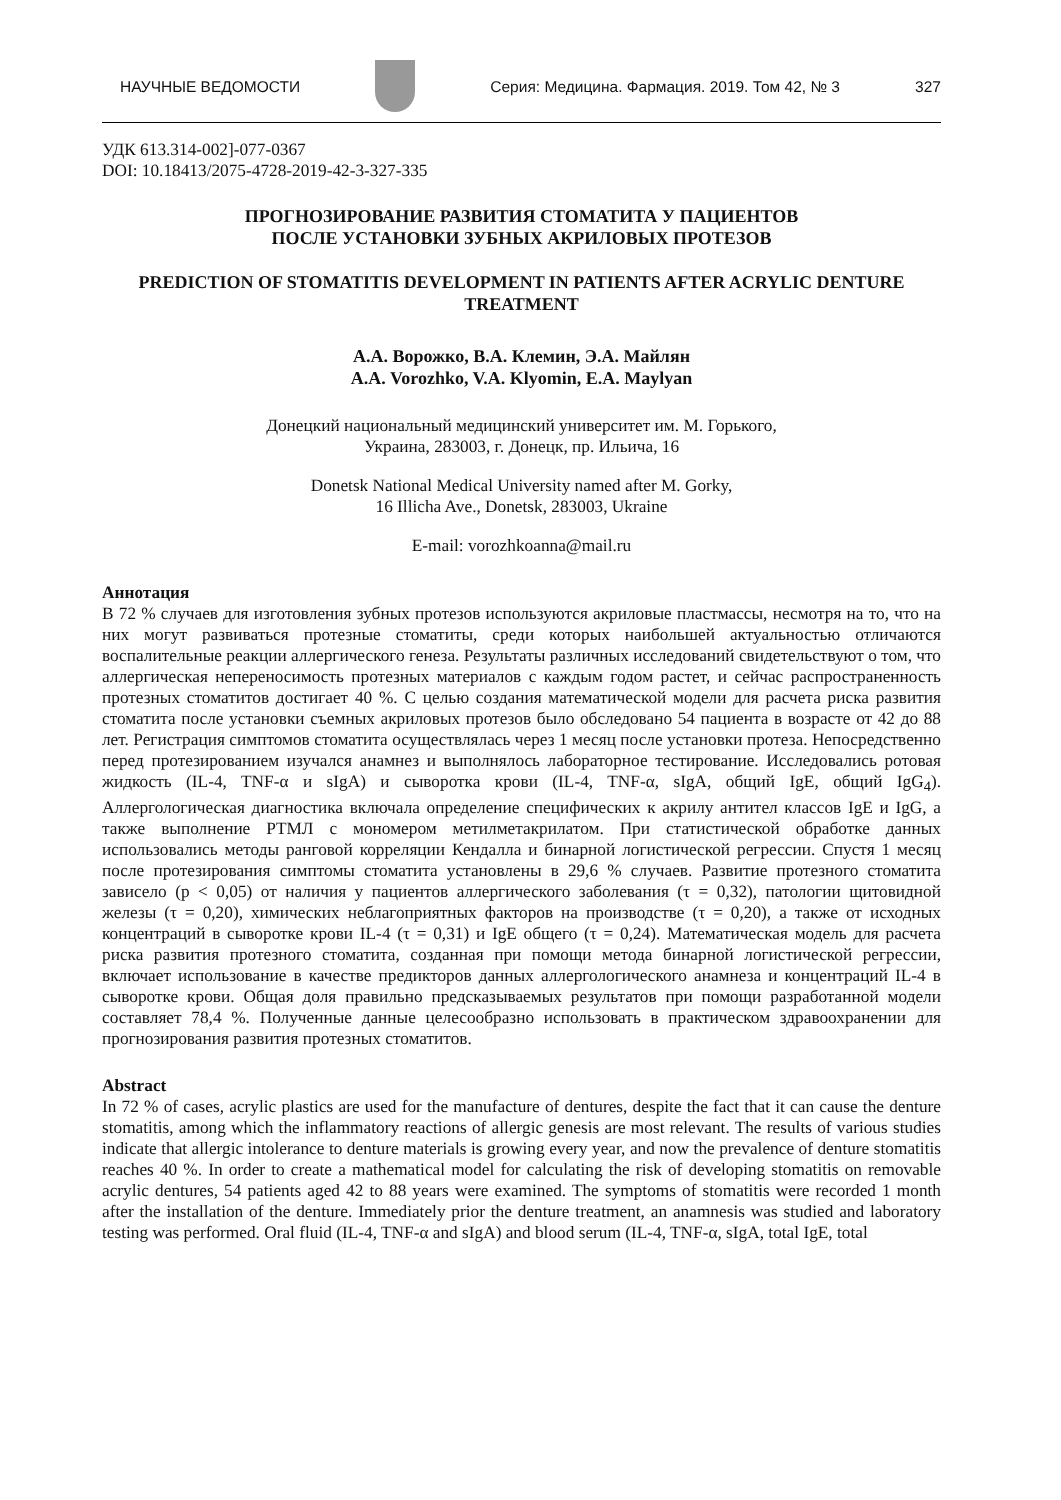НАУЧНЫЕ ВЕДОМОСТИ Серия: Медицина. Фармация. 2019. Том 42, № 3 327
УДК 613.314-002]-077-0367
DOI: 10.18413/2075-4728-2019-42-3-327-335
ПРОГНОЗИРОВАНИЕ РАЗВИТИЯ СТОМАТИТА У ПАЦИЕНТОВ
ПОСЛЕ УСТАНОВКИ ЗУБНЫХ АКРИЛОВЫХ ПРОТЕЗОВ
PREDICTION OF STOMATITIS DEVELOPMENT IN PATIENTS AFTER ACRYLIC DENTURE TREATMENT
А.А. Ворожко, В.А. Клемин, Э.А. Майлян
A.A. Vorozhko, V.A. Klyomin, E.A. Maylyan
Донецкий национальный медицинский университет им. М. Горького,
Украина, 283003, г. Донецк, пр. Ильича, 16
Donetsk National Medical University named after M. Gorky,
16 Illicha Ave., Donetsk, 283003, Ukraine
E-mail: vorozhkoanna@mail.ru
Аннотация
В 72 % случаев для изготовления зубных протезов используются акриловые пластмассы, несмотря на то, что на них могут развиваться протезные стоматиты, среди которых наибольшей актуальностью отличаются воспалительные реакции аллергического генеза. Результаты различных исследований свидетельствуют о том, что аллергическая непереносимость протезных материалов с каждым годом растет, и сейчас распространенность протезных стоматитов достигает 40 %. С целью создания математической модели для расчета риска развития стоматита после установки съемных акриловых протезов было обследовано 54 пациента в возрасте от 42 до 88 лет. Регистрация симптомов стоматита осуществлялась через 1 месяц после установки протеза. Непосредственно перед протезированием изучался анамнез и выполнялось лабораторное тестирование. Исследовались ротовая жидкость (IL-4, TNF-α и sIgA) и сыворотка крови (IL-4, TNF-α, sIgA, общий IgE, общий IgG<sub>4</sub>). Аллергологическая диагностика включала определение специфических к акрилу антител классов IgE и IgG, а также выполнение РТМЛ с мономером метилметакрилатом. При статистической обработке данных использовались методы ранговой корреляции Кендалла и бинарной логистической регрессии. Спустя 1 месяц после протезирования симптомы стоматита установлены в 29,6 % случаев. Развитие протезного стоматита зависело (p < 0,05) от наличия у пациентов аллергического заболевания (τ = 0,32), патологии щитовидной железы (τ = 0,20), химических неблагоприятных факторов на производстве (τ = 0,20), а также от исходных концентраций в сыворотке крови IL-4 (τ = 0,31) и IgE общего (τ = 0,24). Математическая модель для расчета риска развития протезного стоматита, созданная при помощи метода бинарной логистической регрессии, включает использование в качестве предикторов данных аллергологического анамнеза и концентраций IL-4 в сыворотке крови. Общая доля правильно предсказываемых результатов при помощи разработанной модели составляет 78,4 %. Полученные данные целесообразно использовать в практическом здравоохранении для прогнозирования развития протезных стоматитов.
Abstract
In 72 % of cases, acrylic plastics are used for the manufacture of dentures, despite the fact that it can cause the denture stomatitis, among which the inflammatory reactions of allergic genesis are most relevant. The results of various studies indicate that allergic intolerance to denture materials is growing every year, and now the prevalence of denture stomatitis reaches 40 %. In order to create a mathematical model for calculating the risk of developing stomatitis on removable acrylic dentures, 54 patients aged 42 to 88 years were examined. The symptoms of stomatitis were recorded 1 month after the installation of the denture. Immediately prior the denture treatment, an anamnesis was studied and laboratory testing was performed. Oral fluid (IL-4, TNF-α and sIgA) and blood serum (IL-4, TNF-α, sIgA, total IgE, total